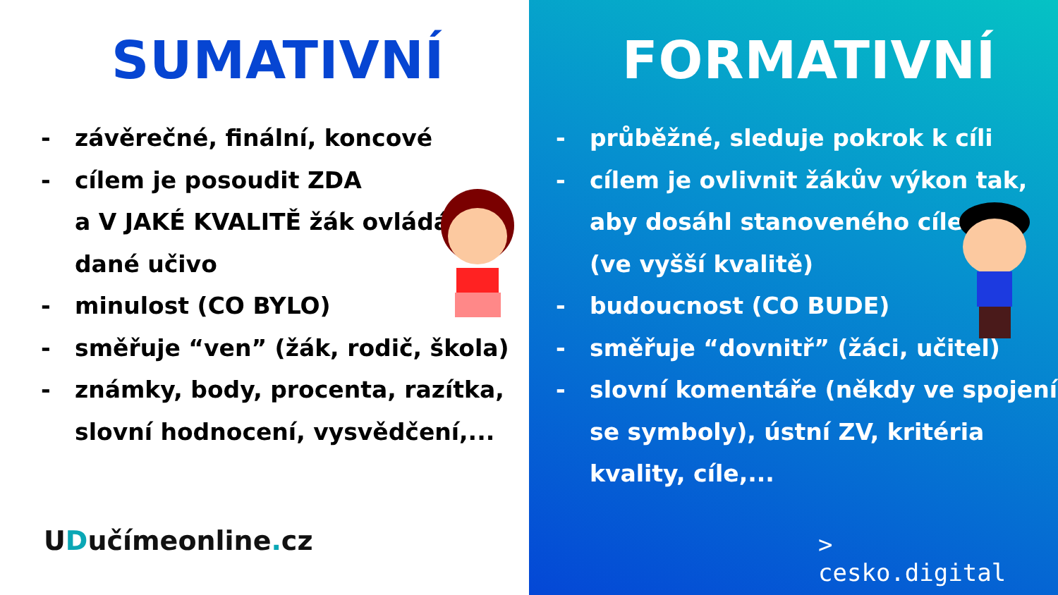SUMATIVNÍ
- závěrečné, finální, koncové
- cílem je posoudit ZDA
a V JAKÉ KVALITĚ žák ovládá
dané učivo
- minulost (CO BYLO)
- směřuje “ven” (žák, rodič, škola)
- známky, body, procenta, razítka,
slovní hodnocení, vysvědčení,...
UDučímeonline. cz
FORMATIVNÍ
- průběžné, sleduje pokrok k cíli
- cílem je ovlivnit žákův výkon tak,
aby dosáhl stanoveného cíle
(ve vyšší kvalitě)
- budoucnost (CO BUDE)
- směřuje “dovnitř” (žáci, učitel)
- slovní komentáře (někdy ve spojení
se symboly), ústní ZV, kritéria
kvality, cíle,...
>
cesko.digital